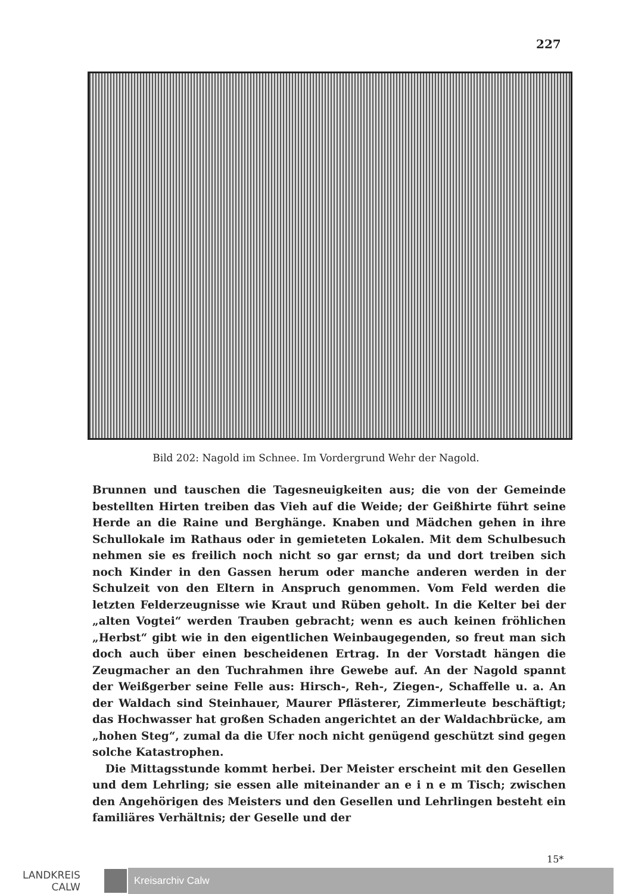227
Bild 202: Nagold im Schnee. Im Vordergrund Wehr der Nagold.
Brunnen und tauschen die Tagesneuigkeiten aus; die von der Gemeinde bestellten Hirten treiben das Vieh auf die Weide; der Geißhirte führt seine Herde an die Raine und Berghänge. Knaben und Mädchen gehen in ihre Schullokale im Rathaus oder in gemieteten Lokalen. Mit dem Schulbesuch nehmen sie es freilich noch nicht so gar ernst; da und dort treiben sich noch Kinder in den Gassen herum oder manche anderen werden in der Schulzeit von den Eltern in Anspruch genommen. Vom Feld werden die letzten Felderzeugnisse wie Kraut und Rüben geholt. In die Kelter bei der „alten Vogtei“ werden Trauben gebracht; wenn es auch keinen fröhlichen „Herbst“ gibt wie in den eigentlichen Weinbaugegenden, so freut man sich doch auch über einen bescheidenen Ertrag. In der Vorstadt hängen die Zeugmacher an den Tuchrahmen ihre Gewebe auf. An der Nagold spannt der Weißgerber seine Felle aus: Hirsch-, Reh-, Ziegen-, Schaffelle u. a. An der Waldach sind Steinhauer, Maurer Pflästerer, Zimmerleute beschäftigt; das Hochwasser hat großen Schaden angerichtet an der Waldachbrücke, am „hohen Steg“, zumal da die Ufer noch nicht genügend geschützt sind gegen solche Katastrophen.
Die Mittagsstunde kommt herbei. Der Meister erscheint mit den Gesellen und dem Lehrling; sie essen alle miteinander an e i n e m Tisch; zwischen den Angehörigen des Meisters und den Gesellen und Lehrlingen besteht ein familiäres Verhältnis; der Geselle und der
15*
LANDKREIS
CALW
Kreisarchiv Calw